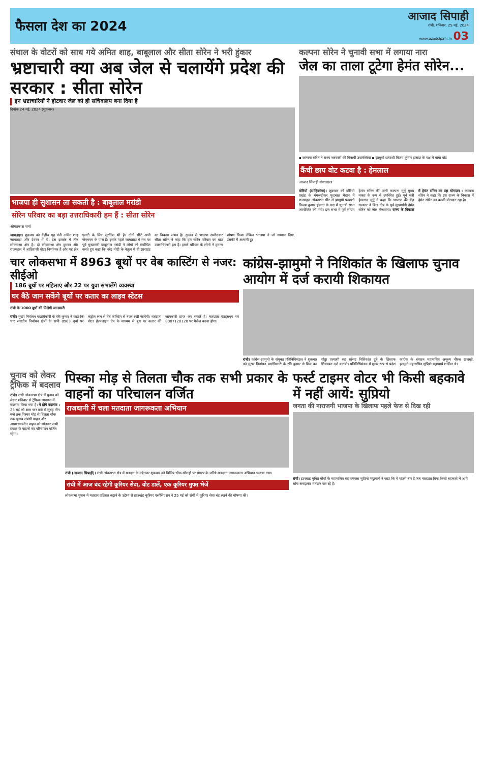फैसला देश का 2024
आजाद सिपाही
रांची, शनिवार, 25 मई, 2024
www.azadsipahi.in 03
संथाल के वोटरों को साध गये अमित शाह, बाबूलाल और सीता सोरेन ने भरी हुंकार
भ्रष्टाचारी क्या अब जेल से चलायेंगे प्रदेश की सरकार : सीता सोरेन
इन भ्रष्टाचारियों ने होटवार जेल को ही सचिवालय बना दिया है
दिनांक 24 मई, 2024 (शुक्रवार)
भाजपा ही सुशासन ला सकती है : बाबूलाल मरांडी
सोरेन परिवार का बड़ा उत्तराधिकारी हम हैं : सीता सोरेन
ओमप्रकाश शर्मा
जामताड़ा। शुक्रवार को केंद्रीय गृह मंत्री अमित शाह जामताड़ा और देवघर में थे। इस इलाके में तीन लोकसभा क्षेत्र है। दो लोकसभा क्षेत्र दुमका और राजमहल में आदिवासी वोटर निर्णायक हैं और यह क्षेत्र एसटी के लिए सुरक्षित भी है। दोनों सीटें अभी जेएमएम के पास हैं। इसके पहले जामताड़ा में मंच पर पूर्व मुख्यमंत्री बाबूलाल मरांडी ने लोगों को संबोधित करते हुए कहा कि नरेंद्र मोदी के नेतृत्व में ही झारखंड का विकास संभव है। दुमका से भाजपा उम्मीदवार सीता सोरेन ने कहा कि हम सोरेन परिवार का बड़ा उत्तराधिकारी हम हैं। हमारे परिवार के लोगों ने हमारा शोषण किया लेकिन भाजपा ने जो सम्मान दिया, उसकी मैं आभारी हूं।
कल्पना सोरेन ने चुनावी सभा में लगाया नारा
जेल का ताला टूटेगा हेमंत सोरेन...
▪ कल्पना सोरेन ने राज्य सरकारी की गिनायीं उपलब्धियां ▪ झामुमो प्रत्याशी विजय कुमार हांसदा के पक्ष में मांगा वोट
कैंची छाप वोट कटवा है : हेमलाल
आजाद सिपाही संवाददाता
बोरियो (साहिबगंज)। शुक्रवार को बोरियो प्रखंड के मंगरूटीकर फुटबाल मैदान में राजमहल लोकसभा सीट से झामुमो प्रत्याशी विजय कुमार हांसदा के पक्ष में चुनावी सभा आयोजित की गयी। इस सभा में पूर्व सीएम हेमंत सोरेन की पत्नी कल्पना मुर्मू मुख्य वक्ता के रूप में उपस्थित हुईं। पूर्व मंत्री हेमलाल मुर्मू ने कहा कि भाजपा की केंद्र सरकार ने बिना दोष के पूर्व मुख्यमंत्री हेमंत सोरेन को जेल भेजवाया। राज्य के विकास में हेमंत सोरेन का रहा योगदान : कल्पना सोरेन ने कहा कि इस राज्य के विकास में हेमंत सोरेन का काफी योगदान रहा है।
चार लोकसभा में 8963 बूथों पर वेब कास्टिंग से नजर: सीईओ
186 बूथों पर महिलाएं और 22 पर युवा संभालेंगे व्यवस्था
घर बैठे जान सकेंगे बूथों पर कतार का लाइव स्टेटस
रांची के 1000 बूथों की मिलेगी जानकारी
रांची। मुख्य निर्वाचन पदाधिकारी के रवि कुमार ने कहा कि चार संसदीय निर्वाचन क्षेत्रों के सभी 8963 बूथों पर कंट्रोल रूम से वेब कास्टिंग से नजर रखी जायेगी। मतदाता वोटर हेल्पलाइन ऐप के माध्यम से बूथ पर कतार की जानकारी प्राप्त कर सकते हैं। मतदाता व्हाट्सएप पर 8007120120 पर मैसेज करना होगा।
कांग्रेस-झामुमो ने निशिकांत के खिलाफ चुनाव आयोग में दर्ज करायी शिकायत
रांची। कांग्रेस-झामुमो के संयुक्त प्रतिनिधिमंडल ने शुक्रवार को मुख्य निर्वाचन पदाधिकारी के रवि कुमार से मिल कर गोड्डा प्रत्याशी सह सांसद निशिकांत दुबे के खिलाफ शिकायत दर्ज करायी। प्रतिनिधिमंडल में मुख्य रूप से प्रदेश कांग्रेस के संगठन महासचिव अमूल्य नीरज खलखो, झामुमो महासचिव सुप्रियो भट्टाचार्य शामिल थे।
चुनाव को लेकर ट्रैफिक में बदलाव
रांची। रांची लोकसभा क्षेत्र में चुनाव को लेकर शनिवार से ट्रैफिक व्यवस्था में बदलाव किया गया है। ये होंगे बदलाव : 25 मई को शाम चार बजे से सुबह तीन बजे तक पिस्का मोड़ से तिलता चौक तक चुनाव संबंधी वाहन और आपातकालीन वाहन को छोड़कर सभी प्रकार के वाहनों का परिचालन वर्जित रहेगा।
पिस्का मोड़ से तिलता चौक तक सभी प्रकार के वाहनों का परिचालन वर्जित
राजधानी में चला मतदाता जागरूकता अभियान
रांची (आजाद सिपाही)। रांची लोकसभा क्षेत्र में मतदान के मद्देनजर शुक्रवार को विभिन्न चौक-चौराहों पर पोस्टर के जरिये मतदाता जागरूकता अभियान चलाया गया।
रांची में आज बंद रहेगी कूरियर सेवा, वोट डालें, एक कूरियर मुफ्त भेजें
लोकसभा चुनाव में मतदान प्रतिशत बढ़ाने के उद्देश्य से झारखंड कूरियर एसोसिएशन ने 25 मई को रांची में कूरियर सेवा बंद रखने की घोषणा की।
फर्स्ट टाइमर वोटर भी किसी बहकावे में नहीं आयें: सुप्रियो
जनता की नाराजगी भाजपा के खिलाफ पहले फेज से दिख रही
रांची। झारखंड मुक्ति मोर्चा के महासचिव सह प्रवक्ता सुप्रियो भट्टाचार्य ने कहा कि ये पहली बार है जब मतदाता बिना किसी बहकावे में आये सोच-समझकर मतदान कर रहे हैं।